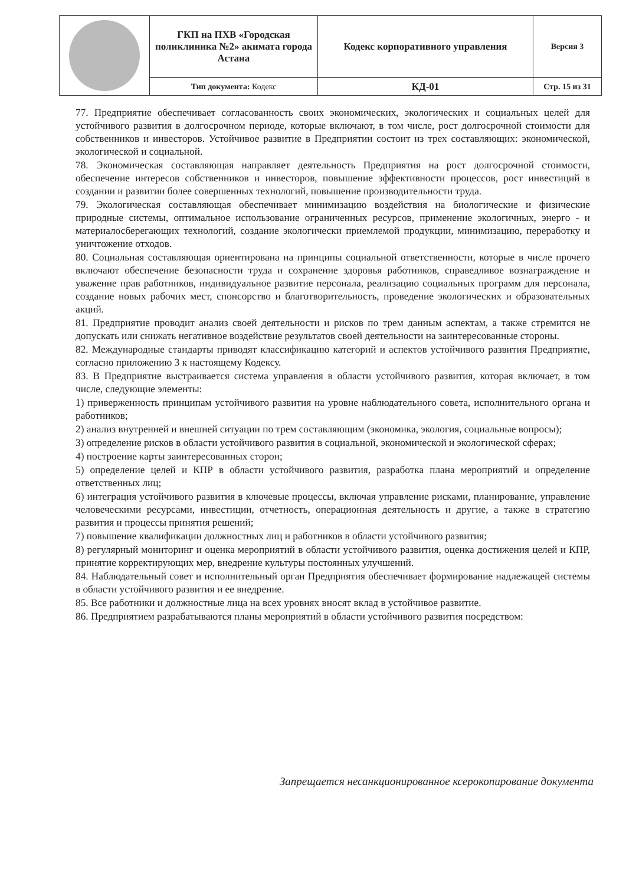| | ГКП на ПХВ «Городская поликлиника №2» акимата города Астана | Кодекс корпоративного управления | Версия 3 |
| | Тип документа: Кодекс | КД-01 | Стр. 15 из 31 |
77. Предприятие обеспечивает согласованность своих экономических, экологических и социальных целей для устойчивого развития в долгосрочном периоде, которые включают, в том числе, рост долгосрочной стоимости для собственников и инвесторов. Устойчивое развитие в Предприятии состоит из трех составляющих: экономической, экологической и социальной.
78. Экономическая составляющая направляет деятельность Предприятия на рост долгосрочной стоимости, обеспечение интересов собственников и инвесторов, повышение эффективности процессов, рост инвестиций в создании и развитии более совершенных технологий, повышение производительности труда.
79. Экологическая составляющая обеспечивает минимизацию воздействия на биологические и физические природные системы, оптимальное использование ограниченных ресурсов, применение экологичных, энерго - и материалосберегающих технологий, создание экологически приемлемой продукции, минимизацию, переработку и уничтожение отходов.
80. Социальная составляющая ориентирована на принципы социальной ответственности, которые в числе прочего включают обеспечение безопасности труда и сохранение здоровья работников, справедливое вознаграждение и уважение прав работников, индивидуальное развитие персонала, реализацию социальных программ для персонала, создание новых рабочих мест, спонсорство и благотворительность, проведение экологических и образовательных акций.
81. Предприятие проводит анализ своей деятельности и рисков по трем данным аспектам, а также стремится не допускать или снижать негативное воздействие результатов своей деятельности на заинтересованные стороны.
82. Международные стандарты приводят классификацию категорий и аспектов устойчивого развития Предприятие, согласно приложению 3 к настоящему Кодексу.
83. В Предприятие выстраивается система управления в области устойчивого развития, которая включает, в том числе, следующие элементы:
1) приверженность принципам устойчивого развития на уровне наблюдательного совета, исполнительного органа и работников;
2) анализ внутренней и внешней ситуации по трем составляющим (экономика, экология, социальные вопросы);
3) определение рисков в области устойчивого развития в социальной, экономической и экологической сферах;
4) построение карты заинтересованных сторон;
5) определение целей и КПР в области устойчивого развития, разработка плана мероприятий и определение ответственных лиц;
6) интеграция устойчивого развития в ключевые процессы, включая управление рисками, планирование, управление человеческими ресурсами, инвестиции, отчетность, операционная деятельность и другие, а также в стратегию развития и процессы принятия решений;
7) повышение квалификации должностных лиц и работников в области устойчивого развития;
8) регулярный мониторинг и оценка мероприятий в области устойчивого развития, оценка достижения целей и КПР, принятие корректирующих мер, внедрение культуры постоянных улучшений.
84. Наблюдательный совет и исполнительный орган Предприятия обеспечивает формирование надлежащей системы в области устойчивого развития и ее внедрение.
85. Все работники и должностные лица на всех уровнях вносят вклад в устойчивое развитие.
86. Предприятием разрабатываются планы мероприятий в области устойчивого развития посредством:
Запрещается несанкционированное ксерокопирование документа